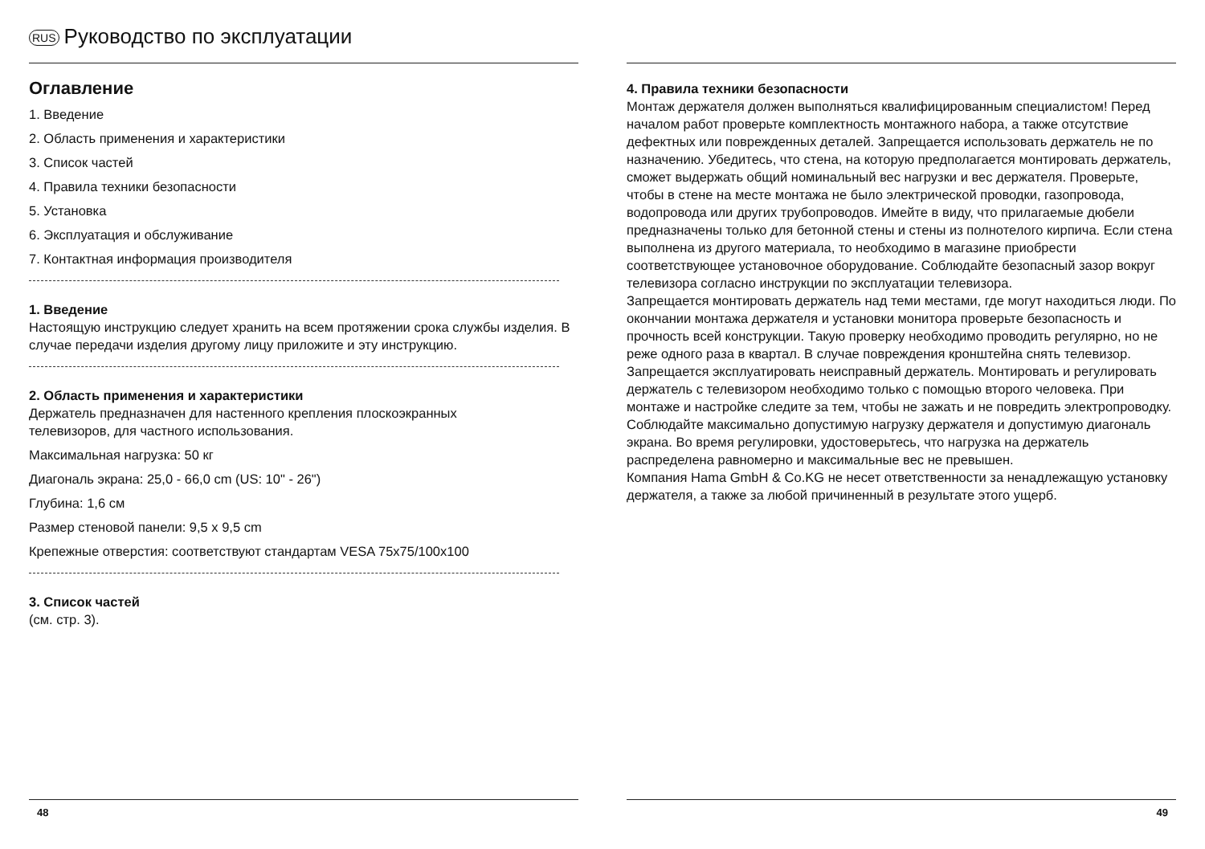RUS Руководство по эксплуатации
Оглавление
1. Введение
2. Область применения и характеристики
3. Список частей
4. Правила техники безопасности
5. Установка
6. Эксплуатация и обслуживание
7. Контактная информация производителя
1. Введение
Настоящую инструкцию следует хранить на всем протяжении срока службы изделия. В случае передачи изделия другому лицу приложите и эту инструкцию.
2. Область применения и характеристики
Держатель предназначен для настенного крепления плоскоэкранных
телевизоров, для частного использования.
Максимальная нагрузка: 50 кг
Диагональ экрана: 25,0 - 66,0 cm (US: 10" - 26")
Глубина: 1,6 см
Размер стеновой панели: 9,5 x 9,5 cm
Крепежные отверстия: соответствуют стандартам VESA 75x75/100x100
3. Список частей
(см. стр. 3).
48
4. Правила техники безопасности
Монтаж держателя должен выполняться квалифицированным специалистом! Перед началом работ проверьте комплектность монтажного набора, а также отсутствие дефектных или поврежденных деталей. Запрещается использовать держатель не по назначению. Убедитесь, что стена, на которую предполагается монтировать держатель, сможет выдержать общий номинальный вес нагрузки и вес держателя. Проверьте, чтобы в стене на месте монтажа не было электрической проводки, газопровода, водопровода или других трубопроводов. Имейте в виду, что прилагаемые дюбели предназначены только для бетонной стены и стены из полнотелого кирпича. Если стена выполнена из другого материала, то необходимо в магазине приобрести соответствующее установочное оборудование. Соблюдайте безопасный зазор вокруг телевизора согласно инструкции по эксплуатации телевизора.
Запрещается монтировать держатель над теми местами, где могут находиться люди. По окончании монтажа держателя и установки монитора проверьте безопасность и прочность всей конструкции. Такую проверку необходимо проводить регулярно, но не реже одного раза в квартал. В случае повреждения кронштейна снять телевизор. Запрещается эксплуатировать неисправный держатель. Монтировать и регулировать держатель с телевизором необходимо только с помощью второго человека. При монтаже и настройке следите за тем, чтобы не зажать и не повредить электропроводку. Соблюдайте максимально допустимую нагрузку держателя и допустимую диагональ экрана. Во время регулировки, удостоверьтесь, что нагрузка на держатель распределена равномерно и максимальные вес не превышен.
Компания Hama GmbH & Co.KG не несет ответственности за ненадлежащую установку держателя, а также за любой причиненный в результате этого ущерб.
49